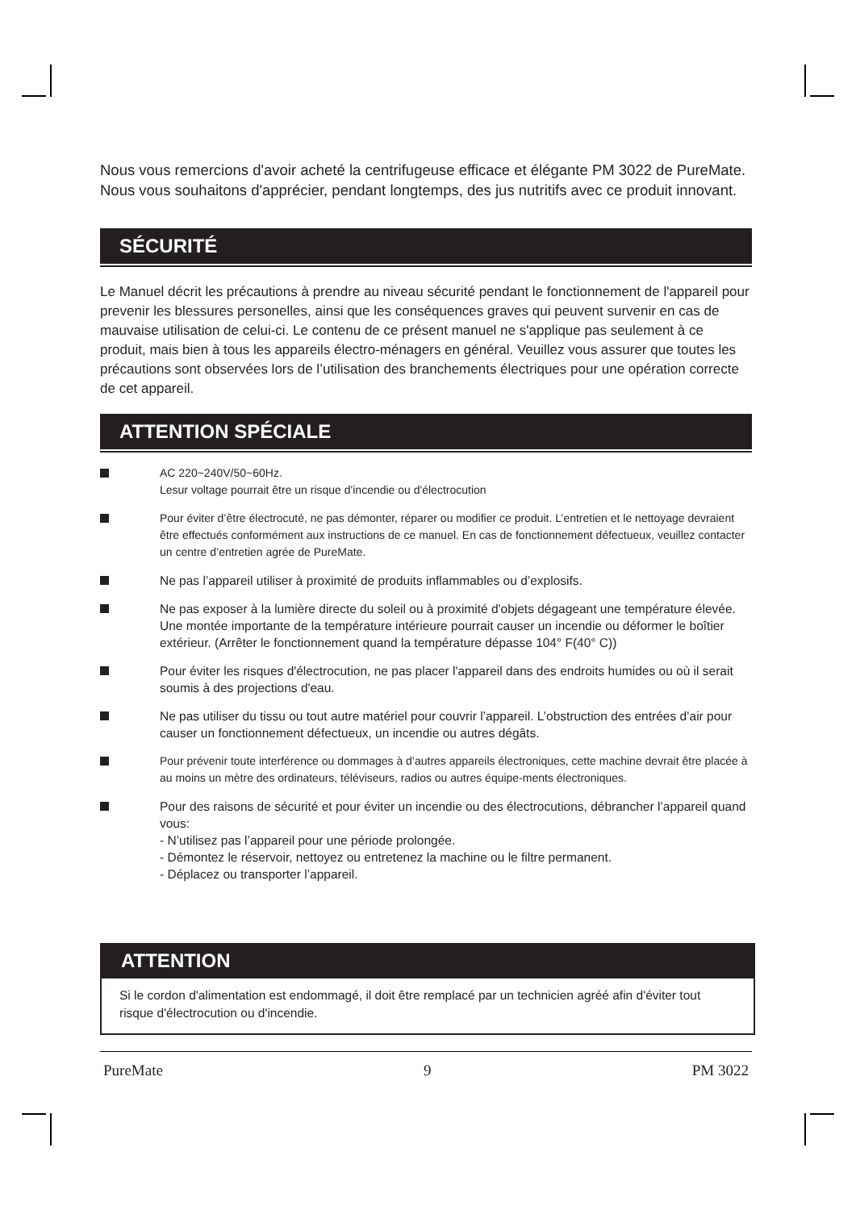Nous vous remercions d'avoir acheté la centrifugeuse efficace et élégante PM 3022 de PureMate. Nous vous souhaitons d'apprécier, pendant longtemps, des jus nutritifs avec ce produit innovant.
SÉCURITÉ
Le Manuel décrit les précautions à prendre au niveau sécurité pendant le fonctionnement de l'appareil pour prevenir les blessures personelles, ainsi que les conséquences graves qui peuvent survenir en cas de mauvaise utilisation de celui-ci. Le contenu de ce présent manuel ne s'applique pas seulement à ce produit, mais bien à tous les appareils électro-ménagers en général. Veuillez vous assurer que toutes les précautions sont observées lors de l’utilisation des branchements électriques pour une opération correcte de cet appareil.
ATTENTION SPÉCIALE
AC 220~240V/50~60Hz.
Lesur voltage pourrait être un risque d'incendie ou d'électrocution
Pour éviter d’être électrocuté, ne pas démonter, réparer ou modifier ce produit. L’entretien et le nettoyage devraient être effectués conformément aux instructions de ce manuel. En cas de fonctionnement défectueux, veuillez contacter un centre d’entretien agrée de PureMate.
Ne pas l’appareil utiliser à proximité de produits inflammables ou d’explosifs.
Ne pas exposer à la lumière directe du soleil ou à proximité d'objets dégageant une température élevée. Une montée importante de la température intérieure pourrait causer un incendie ou déformer le boîtier extérieur. (Arrêter le fonctionnement quand la température dépasse 104° F(40° C))
Pour éviter les risques d'électrocution, ne pas placer l'appareil dans des endroits humides ou où il serait soumis à des projections d'eau.
Ne pas utiliser du tissu ou tout autre matériel pour couvrir l’appareil. L’obstruction des entrées d’air pour causer un fonctionnement défectueux, un incendie ou autres dégâts.
Pour prévenir toute interférence ou dommages à d’autres appareils électroniques, cette machine devrait être placée à au moins un mètre des ordinateurs, téléviseurs, radios ou autres équipe-ments électroniques.
Pour des raisons de sécurité et pour éviter un incendie ou des électrocutions, débrancher l’appareil quand vous:
- N’utilisez pas l’appareil pour une période prolongée.
- Démontez le réservoir, nettoyez ou entretenez la machine ou le filtre permanent.
- Déplacez ou transporter l’appareil.
ATTENTION
Si le cordon d'alimentation est endommagé, il doit être remplacé par un technicien agréé afin d'éviter tout risque d'électrocution ou d'incendie.
PureMate 9 PM 3022